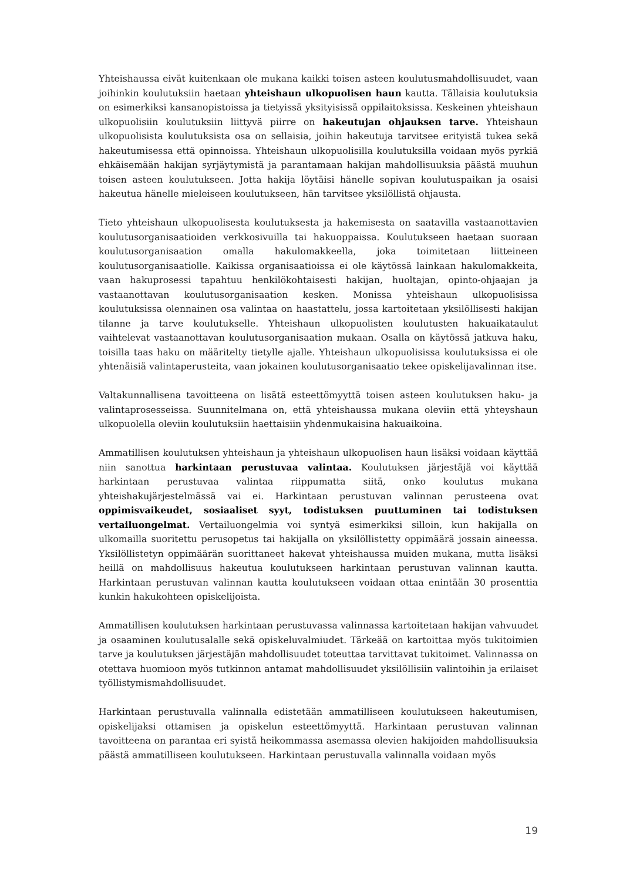Yhteishaussa eivät kuitenkaan ole mukana kaikki toisen asteen koulutusmahdollisuudet, vaan joihinkin koulutuksiin haetaan yhteishaun ulkopuolisen haun kautta. Tällaisia koulutuksia on esimerkiksi kansanopistoissa ja tietyissä yksityisissä oppilaitoksissa. Keskeinen yhteishaun ulkopuolisiin koulutuksiin liittyvä piirre on hakeutujan ohjauksen tarve. Yhteishaun ulkopuolisista koulutuksista osa on sellaisia, joihin hakeutuja tarvitsee erityistä tukea sekä hakeutumisessa että opinnoissa. Yhteishaun ulkopuolisilla koulutuksilla voidaan myös pyrkiä ehkäisemään hakijan syrjäytymistä ja parantamaan hakijan mahdollisuuksia päästä muuhun toisen asteen koulutukseen. Jotta hakija löytäisi hänelle sopivan koulutuspaikan ja osaisi hakeutua hänelle mieleiseen koulutukseen, hän tarvitsee yksilöllistä ohjausta.
Tieto yhteishaun ulkopuolisesta koulutuksesta ja hakemisesta on saatavilla vastaanottavien koulutusorganisaatioiden verkkosivuilla tai hakuoppaissa. Koulutukseen haetaan suoraan koulutusorganisaation omalla hakulomakkeella, joka toimitetaan liitteineen koulutusorganisaatiolle. Kaikissa organisaatioissa ei ole käytössä lainkaan hakulomakkeita, vaan hakuprosessi tapahtuu henkilökohtaisesti hakijan, huoltajan, opinto-ohjaajan ja vastaanottavan koulutusorganisaation kesken. Monissa yhteishaun ulkopuolisissa koulutuksissa olennainen osa valintaa on haastattelu, jossa kartoitetaan yksilöllisesti hakijan tilanne ja tarve koulutukselle. Yhteishaun ulkopuolisten koulutusten hakuaikataulut vaihtelevat vastaanottavan koulutusorganisaation mukaan. Osalla on käytössä jatkuva haku, toisilla taas haku on määritelty tietylle ajalle. Yhteishaun ulkopuolisissa koulutuksissa ei ole yhtenäisiä valintaperusteita, vaan jokainen koulutusorganisaatio tekee opiskelijavalinnan itse.
Valtakunnallisena tavoitteena on lisätä esteettömyyttä toisen asteen koulutuksen haku- ja valintaprosesseissa. Suunnitelmana on, että yhteishaussa mukana oleviin että yhteyshaun ulkopuolella oleviin koulutuksiin haettaisiin yhdenmukaisina hakuaikoina.
Ammatillisen koulutuksen yhteishaun ja yhteishaun ulkopuolisen haun lisäksi voidaan käyttää niin sanottua harkintaan perustuvaa valintaa. Koulutuksen järjestäjä voi käyttää harkintaan perustuvaa valintaa riippumatta siitä, onko koulutus mukana yhteishakujärjestelmässä vai ei. Harkintaan perustuvan valinnan perusteena ovat oppimisvaikeudet, sosiaaliset syyt, todistuksen puuttuminen tai todistuksen vertailuongelmat. Vertailuongelmia voi syntyä esimerkiksi silloin, kun hakijalla on ulkomailla suoritettu perusopetus tai hakijalla on yksilöllistetty oppimäärä jossain aineessa. Yksilöllistetyn oppimäärän suorittaneet hakevat yhteishaussa muiden mukana, mutta lisäksi heillä on mahdollisuus hakeutua koulutukseen harkintaan perustuvan valinnan kautta. Harkintaan perustuvan valinnan kautta koulutukseen voidaan ottaa enintään 30 prosenttia kunkin hakukohteen opiskelijoista.
Ammatillisen koulutuksen harkintaan perustuvassa valinnassa kartoitetaan hakijan vahvuudet ja osaaminen koulutusalalle sekä opiskeluvalmiudet. Tärkeää on kartoittaa myös tukitoimien tarve ja koulutuksen järjestäjän mahdollisuudet toteuttaa tarvittavat tukitoimet. Valinnassa on otettava huomioon myös tutkinnon antamat mahdollisuudet yksilöllisiin valintoihin ja erilaiset työllistymismahdollisuudet.
Harkintaan perustuvalla valinnalla edistetään ammatilliseen koulutukseen hakeutumisen, opiskelijaksi ottamisen ja opiskelun esteettömyyttä. Harkintaan perustuvan valinnan tavoitteena on parantaa eri syistä heikommassa asemassa olevien hakijoiden mahdollisuuksia päästä ammatilliseen koulutukseen. Harkintaan perustuvalla valinnalla voidaan myös
19